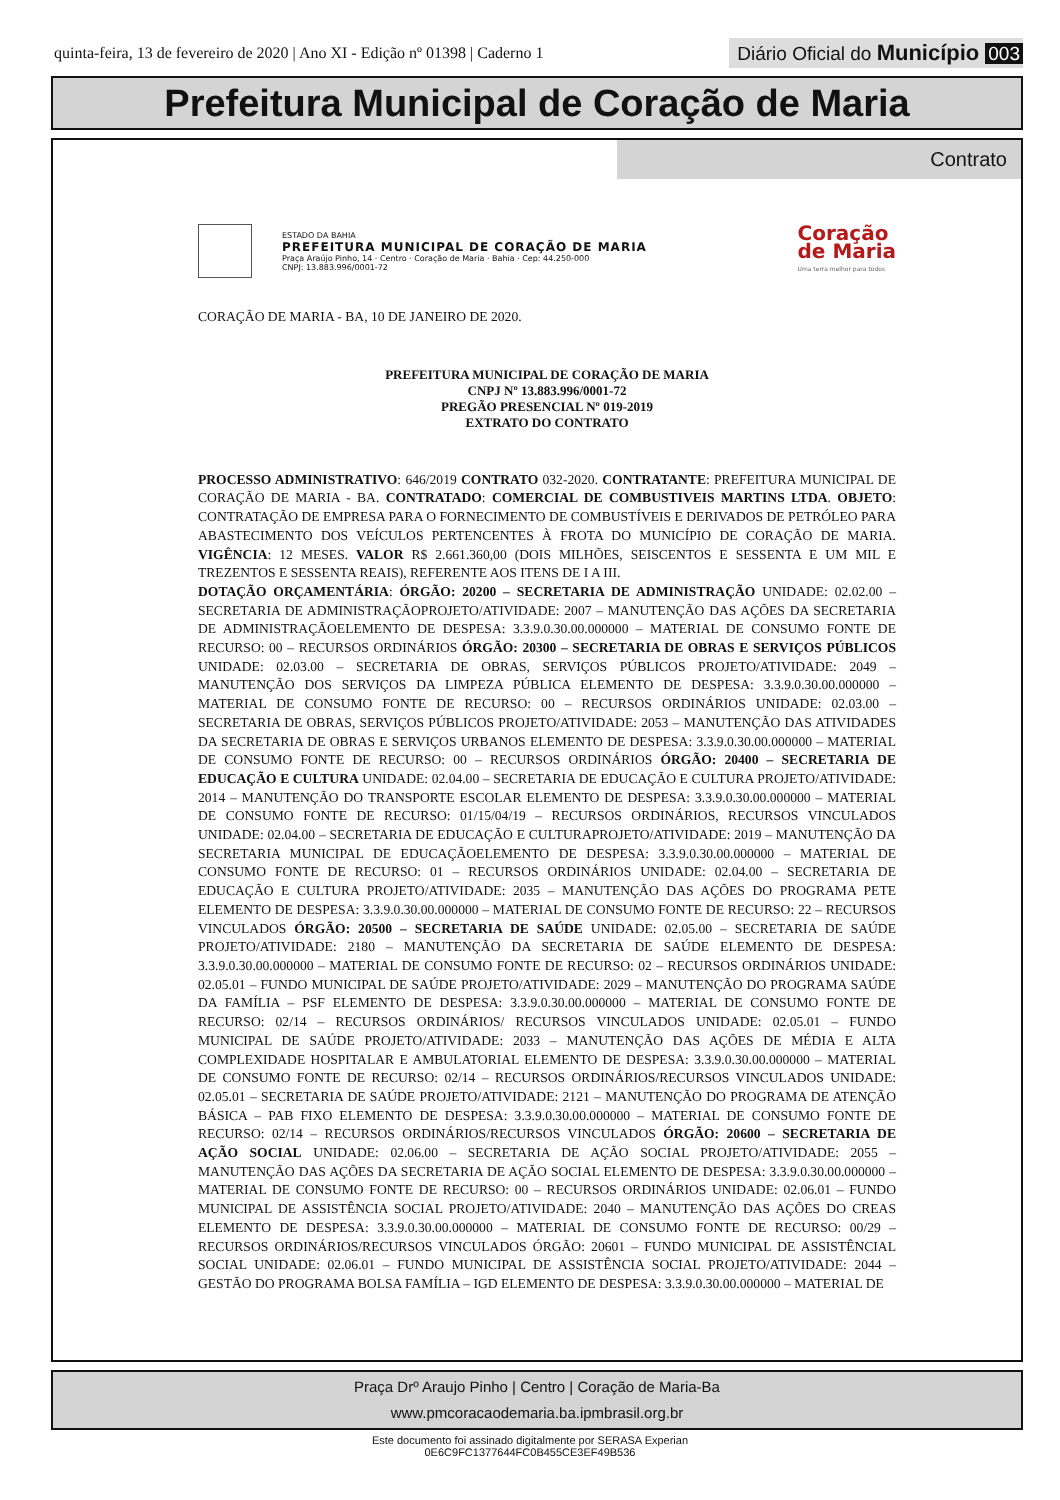quinta-feira, 13 de fevereiro de 2020 | Ano XI - Edição nº 01398 | Caderno 1
Diário Oficial do Município 003
Prefeitura Municipal de Coração de Maria
Contrato
ESTADO DA BAHIA
PREFEITURA MUNICIPAL DE CORAÇÃO DE MARIA
Praça Araújo Pinho, 14 · Centro · Coração de Maria · Bahia · Cep: 44.250-000
CNPJ: 13.883.996/0001-72
Coração
de Maria
Uma terra melhor para todos
CORAÇÃO DE MARIA - BA, 10 DE JANEIRO DE 2020.
PREFEITURA MUNICIPAL DE CORAÇÃO DE MARIA
CNPJ Nº 13.883.996/0001-72
PREGÃO PRESENCIAL Nº 019-2019
EXTRATO DO CONTRATO
PROCESSO ADMINISTRATIVO: 646/2019 CONTRATO 032-2020. CONTRATANTE: PREFEITURA MUNICIPAL DE CORAÇÃO DE MARIA - BA. CONTRATADO: COMERCIAL DE COMBUSTIVEIS MARTINS LTDA. OBJETO: CONTRATAÇÃO DE EMPRESA PARA O FORNECIMENTO DE COMBUSTÍVEIS E DERIVADOS DE PETRÓLEO PARA ABASTECIMENTO DOS VEÍCULOS PERTENCENTES À FROTA DO MUNICÍPIO DE CORAÇÃO DE MARIA. VIGÊNCIA: 12 MESES. VALOR R$ 2.661.360,00 (DOIS MILHÕES, SEISCENTOS E SESSENTA E UM MIL E TREZENTOS E SESSENTA REAIS), REFERENTE AOS ITENS DE I A III.
DOTAÇÃO ORÇAMENTÁRIA: ÓRGÃO: 20200 – SECRETARIA DE ADMINISTRAÇÃO UNIDADE: 02.02.00 – SECRETARIA DE ADMINISTRAÇÃOPROJETO/ATIVIDADE: 2007 – MANUTENÇÃO DAS AÇÕES DA SECRETARIA DE ADMINISTRAÇÃOELEMENTO DE DESPESA: 3.3.9.0.30.00.000000 – MATERIAL DE CONSUMO FONTE DE RECURSO: 00 – RECURSOS ORDINÁRIOS ÓRGÃO: 20300 – SECRETARIA DE OBRAS E SERVIÇOS PÚBLICOS UNIDADE: 02.03.00 – SECRETARIA DE OBRAS, SERVIÇOS PÚBLICOS PROJETO/ATIVIDADE: 2049 – MANUTENÇÃO DOS SERVIÇOS DA LIMPEZA PÚBLICA ELEMENTO DE DESPESA: 3.3.9.0.30.00.000000 – MATERIAL DE CONSUMO FONTE DE RECURSO: 00 – RECURSOS ORDINÁRIOS UNIDADE: 02.03.00 – SECRETARIA DE OBRAS, SERVIÇOS PÚBLICOS PROJETO/ATIVIDADE: 2053 – MANUTENÇÃO DAS ATIVIDADES DA SECRETARIA DE OBRAS E SERVIÇOS URBANOS ELEMENTO DE DESPESA: 3.3.9.0.30.00.000000 – MATERIAL DE CONSUMO FONTE DE RECURSO: 00 – RECURSOS ORDINÁRIOS ÓRGÃO: 20400 – SECRETARIA DE EDUCAÇÃO E CULTURA UNIDADE: 02.04.00 – SECRETARIA DE EDUCAÇÃO E CULTURA PROJETO/ATIVIDADE: 2014 – MANUTENÇÃO DO TRANSPORTE ESCOLAR ELEMENTO DE DESPESA: 3.3.9.0.30.00.000000 – MATERIAL DE CONSUMO FONTE DE RECURSO: 01/15/04/19 – RECURSOS ORDINÁRIOS, RECURSOS VINCULADOS UNIDADE: 02.04.00 – SECRETARIA DE EDUCAÇÃO E CULTURAPROJETO/ATIVIDADE: 2019 – MANUTENÇÃO DA SECRETARIA MUNICIPAL DE EDUCAÇÃOELEMENTO DE DESPESA: 3.3.9.0.30.00.000000 – MATERIAL DE CONSUMO FONTE DE RECURSO: 01 – RECURSOS ORDINÁRIOS UNIDADE: 02.04.00 – SECRETARIA DE EDUCAÇÃO E CULTURA PROJETO/ATIVIDADE: 2035 – MANUTENÇÃO DAS AÇÕES DO PROGRAMA PETE ELEMENTO DE DESPESA: 3.3.9.0.30.00.000000 – MATERIAL DE CONSUMO FONTE DE RECURSO: 22 – RECURSOS VINCULADOS ÓRGÃO: 20500 – SECRETARIA DE SAÚDE UNIDADE: 02.05.00 – SECRETARIA DE SAÚDE PROJETO/ATIVIDADE: 2180 – MANUTENÇÃO DA SECRETARIA DE SAÚDE ELEMENTO DE DESPESA: 3.3.9.0.30.00.000000 – MATERIAL DE CONSUMO FONTE DE RECURSO: 02 – RECURSOS ORDINÁRIOS UNIDADE: 02.05.01 – FUNDO MUNICIPAL DE SAÚDE PROJETO/ATIVIDADE: 2029 – MANUTENÇÃO DO PROGRAMA SAÚDE DA FAMÍLIA – PSF ELEMENTO DE DESPESA: 3.3.9.0.30.00.000000 – MATERIAL DE CONSUMO FONTE DE RECURSO: 02/14 – RECURSOS ORDINÁRIOS/ RECURSOS VINCULADOS UNIDADE: 02.05.01 – FUNDO MUNICIPAL DE SAÚDE PROJETO/ATIVIDADE: 2033 – MANUTENÇÃO DAS AÇÕES DE MÉDIA E ALTA COMPLEXIDADE HOSPITALAR E AMBULATORIAL ELEMENTO DE DESPESA: 3.3.9.0.30.00.000000 – MATERIAL DE CONSUMO FONTE DE RECURSO: 02/14 – RECURSOS ORDINÁRIOS/RECURSOS VINCULADOS UNIDADE: 02.05.01 – SECRETARIA DE SAÚDE PROJETO/ATIVIDADE: 2121 – MANUTENÇÃO DO PROGRAMA DE ATENÇÃO BÁSICA – PAB FIXO ELEMENTO DE DESPESA: 3.3.9.0.30.00.000000 – MATERIAL DE CONSUMO FONTE DE RECURSO: 02/14 – RECURSOS ORDINÁRIOS/RECURSOS VINCULADOS ÓRGÃO: 20600 – SECRETARIA DE AÇÃO SOCIAL UNIDADE: 02.06.00 – SECRETARIA DE AÇÃO SOCIAL PROJETO/ATIVIDADE: 2055 – MANUTENÇÃO DAS AÇÕES DA SECRETARIA DE AÇÃO SOCIAL ELEMENTO DE DESPESA: 3.3.9.0.30.00.000000 – MATERIAL DE CONSUMO FONTE DE RECURSO: 00 – RECURSOS ORDINÁRIOS UNIDADE: 02.06.01 – FUNDO MUNICIPAL DE ASSISTÊNCIA SOCIAL PROJETO/ATIVIDADE: 2040 – MANUTENÇÃO DAS AÇÕES DO CREAS ELEMENTO DE DESPESA: 3.3.9.0.30.00.000000 – MATERIAL DE CONSUMO FONTE DE RECURSO: 00/29 – RECURSOS ORDINÁRIOS/RECURSOS VINCULADOS ÓRGÃO: 20601 – FUNDO MUNICIPAL DE ASSISTÊNCIAL SOCIAL UNIDADE: 02.06.01 – FUNDO MUNICIPAL DE ASSISTÊNCIA SOCIAL PROJETO/ATIVIDADE: 2044 – GESTÃO DO PROGRAMA BOLSA FAMÍLIA – IGD ELEMENTO DE DESPESA: 3.3.9.0.30.00.000000 – MATERIAL DE
Praça Drº Araujo Pinho | Centro | Coração de Maria-Ba
www.pmcoracaodemaria.ba.ipmbrasil.org.br
Este documento foi assinado digitalmente por SERASA Experian
0E6C9FC1377644FC0B455CE3EF49B536